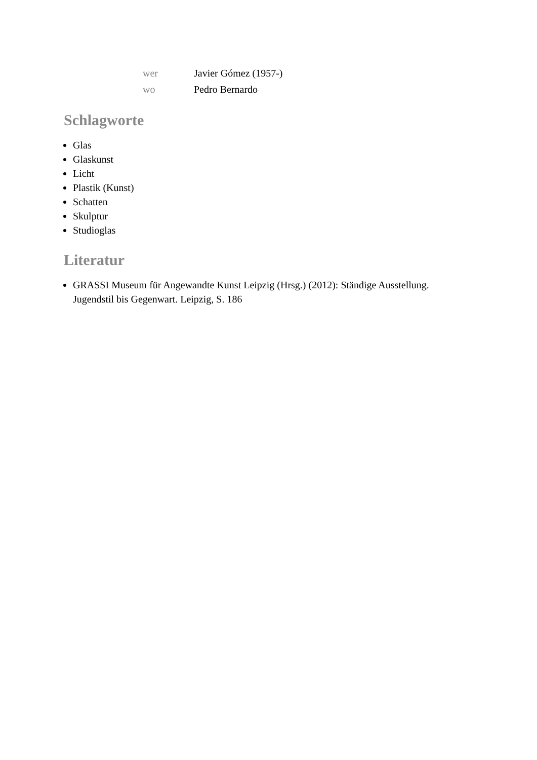| wer | Javier Gómez (1957-) |
| wo | Pedro Bernardo |
Schlagworte
Glas
Glaskunst
Licht
Plastik (Kunst)
Schatten
Skulptur
Studioglas
Literatur
GRASSI Museum für Angewandte Kunst Leipzig (Hrsg.) (2012): Ständige Ausstellung. Jugendstil bis Gegenwart. Leipzig, S. 186